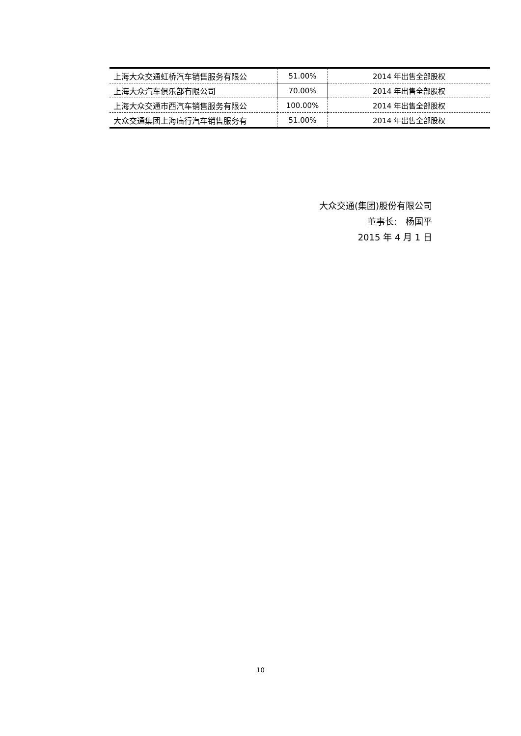| 上海大众交通虹桥汽车销售服务有限公 | 51.00% | 2014 年出售全部股权 |
| 上海大众汽车俱乐部有限公司 | 70.00% | 2014 年出售全部股权 |
| 上海大众交通市西汽车销售服务有限公 | 100.00% | 2014 年出售全部股权 |
| 大众交通集团上海庙行汽车销售服务有 | 51.00% | 2014 年出售全部股权 |
大众交通(集团)股份有限公司
董事长:　杨国平
2015 年 4 月 1 日
10